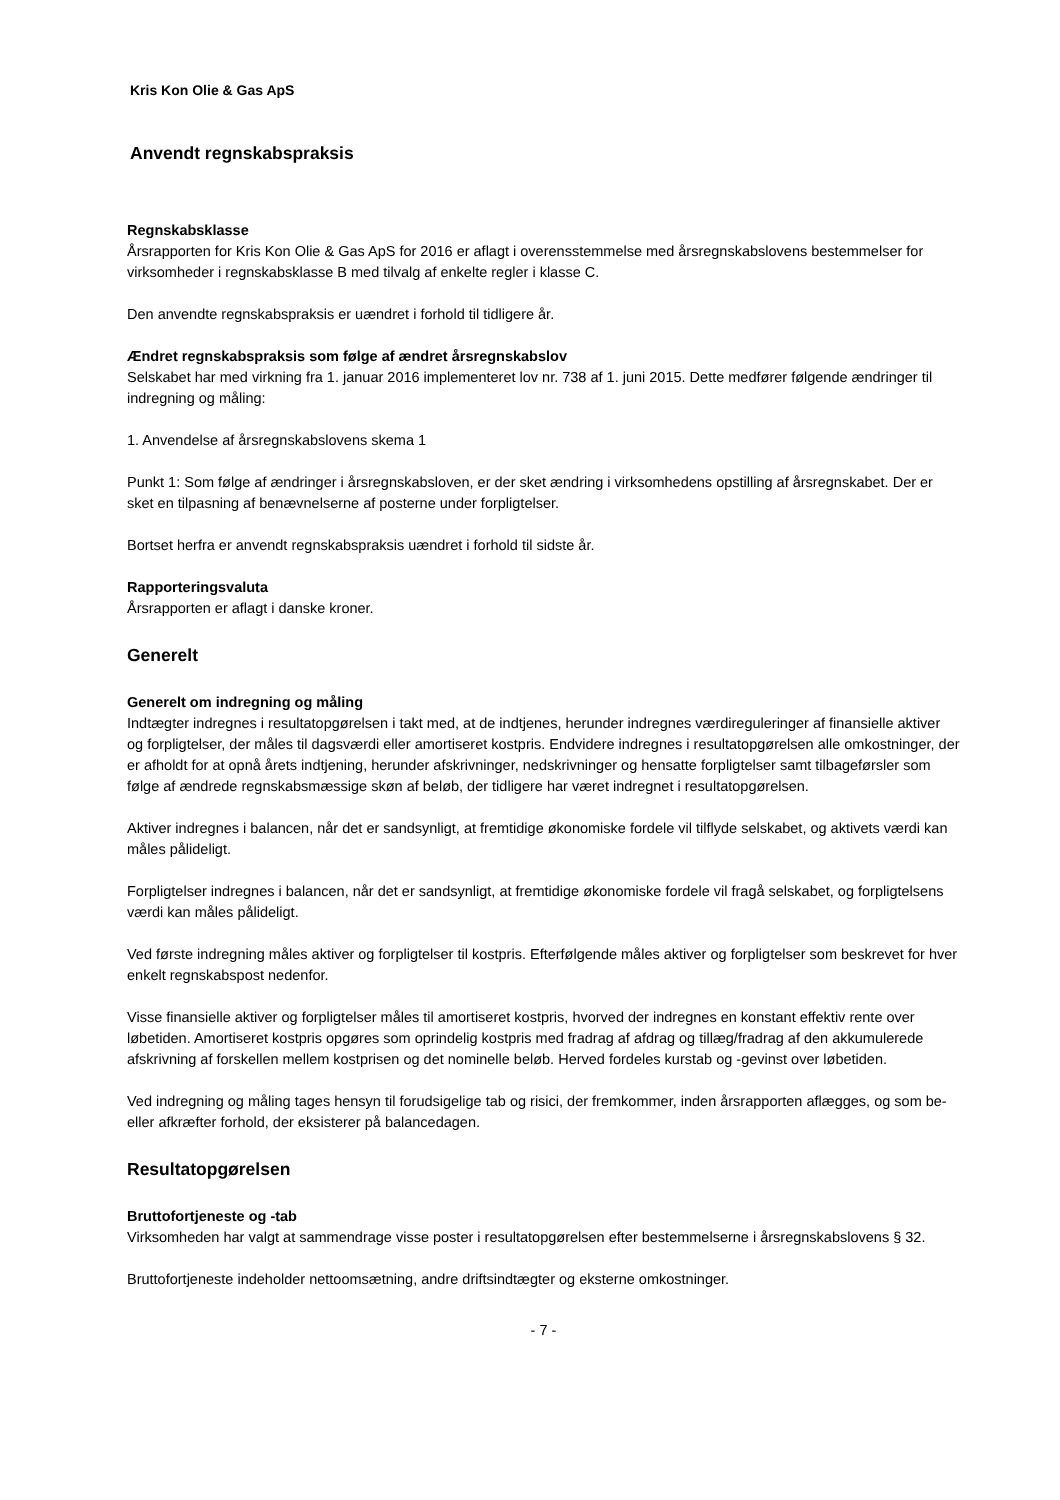Kris Kon Olie & Gas ApS
Anvendt regnskabspraksis
Regnskabsklasse
Årsrapporten for Kris Kon Olie & Gas ApS for 2016 er aflagt i overensstemmelse med årsregnskabslovens bestemmelser for virksomheder i regnskabsklasse B med tilvalg af enkelte regler i klasse C.
Den anvendte regnskabspraksis er uændret i forhold til tidligere år.
Ændret regnskabspraksis som følge af ændret årsregnskabslov
Selskabet har med virkning fra 1. januar 2016 implementeret lov nr. 738 af 1. juni 2015. Dette medfører følgende ændringer til indregning og måling:
1. Anvendelse af årsregnskabslovens skema 1
Punkt 1: Som følge af ændringer i årsregnskabsloven, er der sket ændring i virksomhedens opstilling af årsregnskabet. Der er sket en tilpasning af benævnelserne af posterne under forpligtelser.
Bortset herfra er anvendt regnskabspraksis uændret i forhold til sidste år.
Rapporteringsvaluta
Årsrapporten er aflagt i danske kroner.
Generelt
Generelt om indregning og måling
Indtægter indregnes i resultatopgørelsen i takt med, at de indtjenes, herunder indregnes værdireguleringer af finansielle aktiver og forpligtelser, der måles til dagsværdi eller amortiseret kostpris. Endvidere indregnes i resultatopgørelsen alle omkostninger, der er afholdt for at opnå årets indtjening, herunder afskrivninger, nedskrivninger og hensatte forpligtelser samt tilbageførsler som følge af ændrede regnskabsmæssige skøn af beløb, der tidligere har været indregnet i resultatopgørelsen.
Aktiver indregnes i balancen, når det er sandsynligt, at fremtidige økonomiske fordele vil tilflyde selskabet, og aktivets værdi kan måles pålideligt.
Forpligtelser indregnes i balancen, når det er sandsynligt, at fremtidige økonomiske fordele vil fragå selskabet, og forpligtelsens værdi kan måles pålideligt.
Ved første indregning måles aktiver og forpligtelser til kostpris. Efterfølgende måles aktiver og forpligtelser som beskrevet for hver enkelt regnskabspost nedenfor.
Visse finansielle aktiver og forpligtelser måles til amortiseret kostpris, hvorved der indregnes en konstant effektiv rente over løbetiden. Amortiseret kostpris opgøres som oprindelig kostpris med fradrag af afdrag og tillæg/fradrag af den akkumulerede afskrivning af forskellen mellem kostprisen og det nominelle beløb. Herved fordeles kurstab og -gevinst over løbetiden.
Ved indregning og måling tages hensyn til forudsigelige tab og risici, der fremkommer, inden årsrapporten aflægges, og som be- eller afkræfter forhold, der eksisterer på balancedagen.
Resultatopgørelsen
Bruttofortjeneste og -tab
Virksomheden har valgt at sammendrage visse poster i resultatopgørelsen efter bestemmelserne i årsregnskabslovens § 32.
Bruttofortjeneste indeholder nettoomsætning, andre driftsindtægter og eksterne omkostninger.
- 7 -